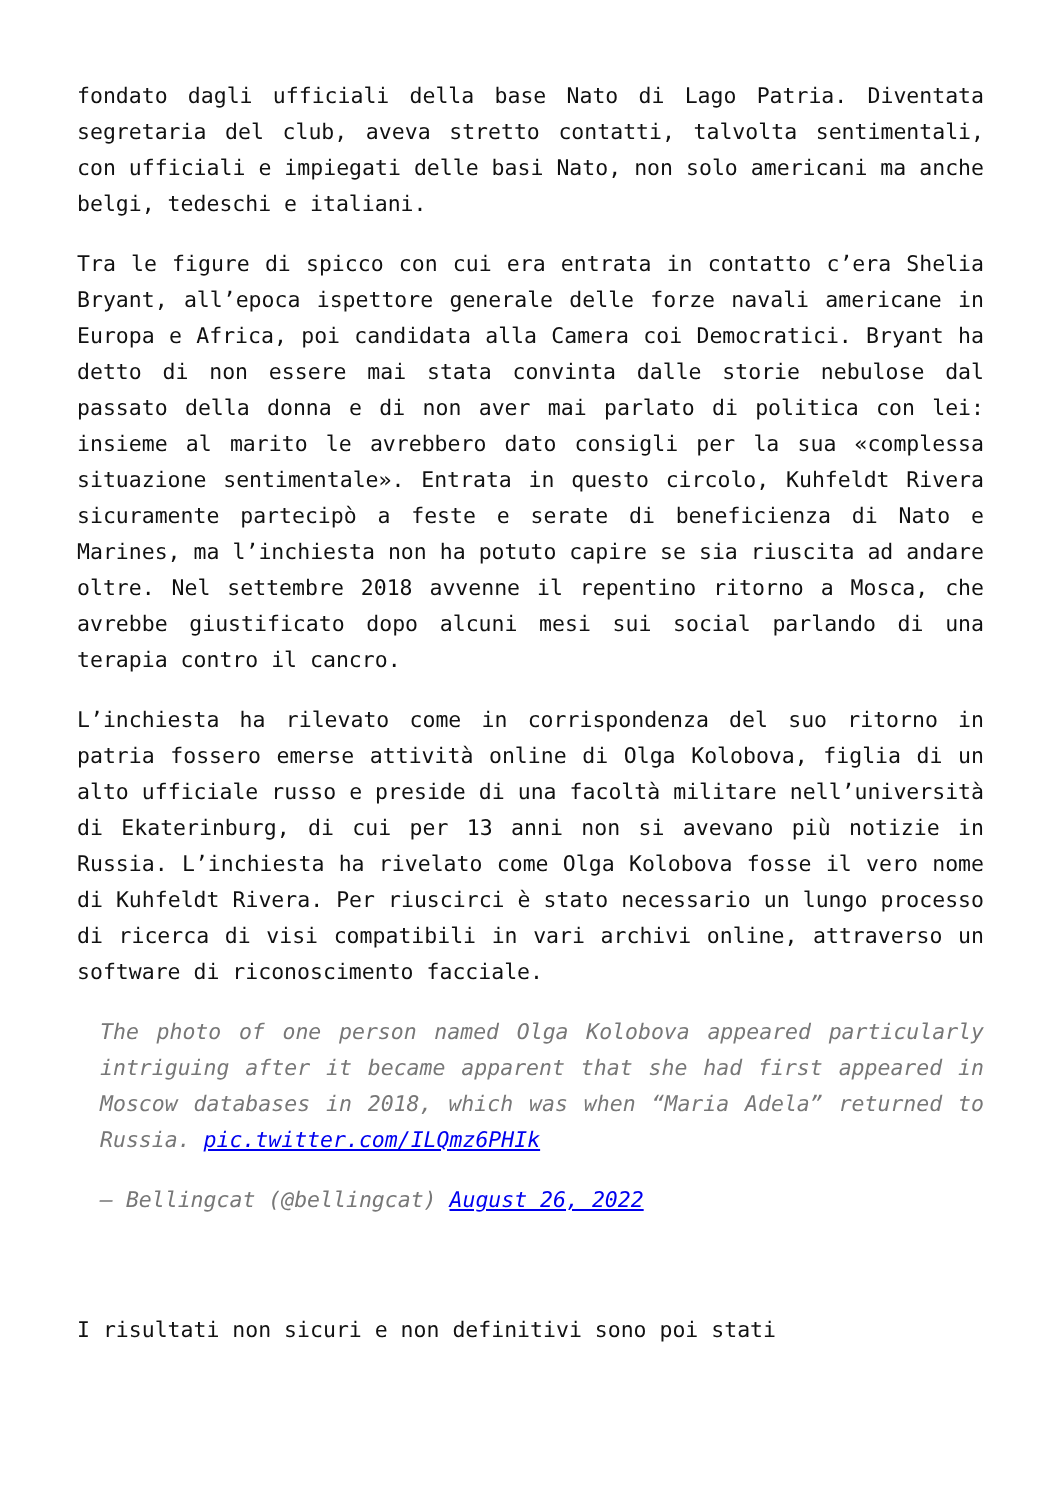fondato dagli ufficiali della base Nato di Lago Patria. Diventata segretaria del club, aveva stretto contatti, talvolta sentimentali, con ufficiali e impiegati delle basi Nato, non solo americani ma anche belgi, tedeschi e italiani.
Tra le figure di spicco con cui era entrata in contatto c’era Shelia Bryant, all’epoca ispettore generale delle forze navali americane in Europa e Africa, poi candidata alla Camera coi Democratici. Bryant ha detto di non essere mai stata convinta dalle storie nebulose dal passato della donna e di non aver mai parlato di politica con lei: insieme al marito le avrebbero dato consigli per la sua «complessa situazione sentimentale». Entrata in questo circolo, Kuhfeldt Rivera sicuramente partecipò a feste e serate di beneficienza di Nato e Marines, ma l’inchiesta non ha potuto capire se sia riuscita ad andare oltre. Nel settembre 2018 avvenne il repentino ritorno a Mosca, che avrebbe giustificato dopo alcuni mesi sui social parlando di una terapia contro il cancro.
L’inchiesta ha rilevato come in corrispondenza del suo ritorno in patria fossero emerse attività online di Olga Kolobova, figlia di un alto ufficiale russo e preside di una facoltà militare nell’università di Ekaterinburg, di cui per 13 anni non si avevano più notizie in Russia. L’inchiesta ha rivelato come Olga Kolobova fosse il vero nome di Kuhfeldt Rivera. Per riuscirci è stato necessario un lungo processo di ricerca di visi compatibili in vari archivi online, attraverso un software di riconoscimento facciale.
The photo of one person named Olga Kolobova appeared particularly intriguing after it became apparent that she had first appeared in Moscow databases in 2018, which was when “Maria Adela” returned to Russia. pic.twitter.com/ILQmz6PHIk
— Bellingcat (@bellingcat) August 26, 2022
I risultati non sicuri e non definitivi sono poi stati